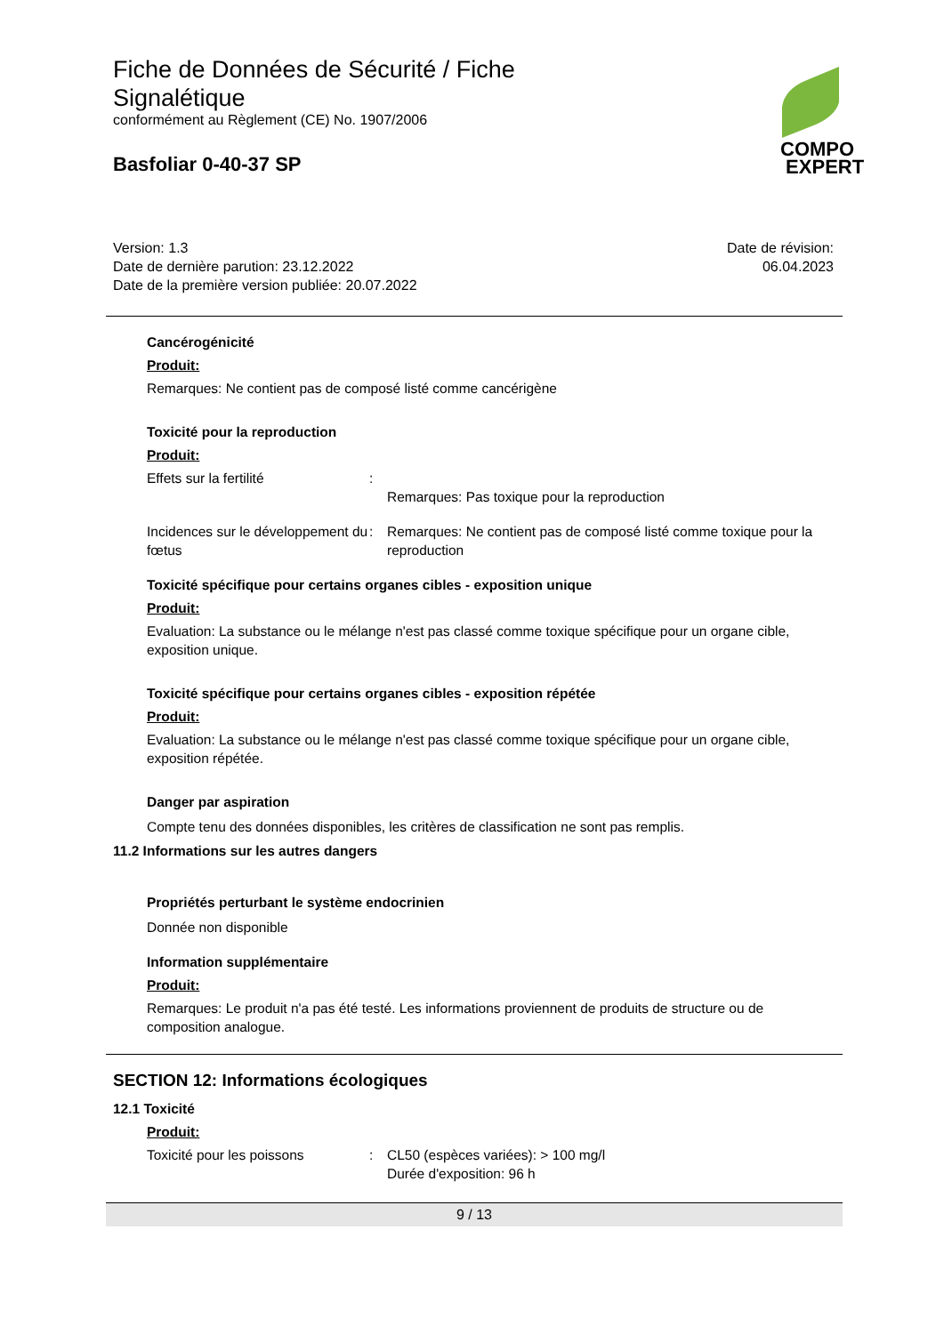Fiche de Données de Sécurité / Fiche
Signalétique
conformément au Règlement (CE) No. 1907/2006
Basfoliar 0-40-37 SP
COMPO
EXPERT
Version: 1.3
Date de dernière parution: 23.12.2022
Date de la première version publiée: 20.07.2022
Date de révision:
06.04.2023
Cancérogénicité
Produit:
Remarques: Ne contient pas de composé listé comme cancérigène
Toxicité pour la reproduction
Produit:
Effets sur la fertilité :
Remarques: Pas toxique pour la reproduction
Incidences sur le développement du fœtus
: Remarques: Ne contient pas de composé listé comme toxique pour la reproduction
Toxicité spécifique pour certains organes cibles - exposition unique
Produit:
Evaluation: La substance ou le mélange n'est pas classé comme toxique spécifique pour un organe cible, exposition unique.
Toxicité spécifique pour certains organes cibles - exposition répétée
Produit:
Evaluation: La substance ou le mélange n'est pas classé comme toxique spécifique pour un organe cible, exposition répétée.
Danger par aspiration
Compte tenu des données disponibles, les critères de classification ne sont pas remplis.
11.2 Informations sur les autres dangers
Propriétés perturbant le système endocrinien
Donnée non disponible
Information supplémentaire
Produit:
Remarques: Le produit n'a pas été testé. Les informations proviennent de produits de structure ou de composition analogue.
SECTION 12: Informations écologiques
12.1 Toxicité
Produit:
Toxicité pour les poissons : CL50 (espèces variées): > 100 mg/l
Durée d'exposition: 96 h
9 / 13